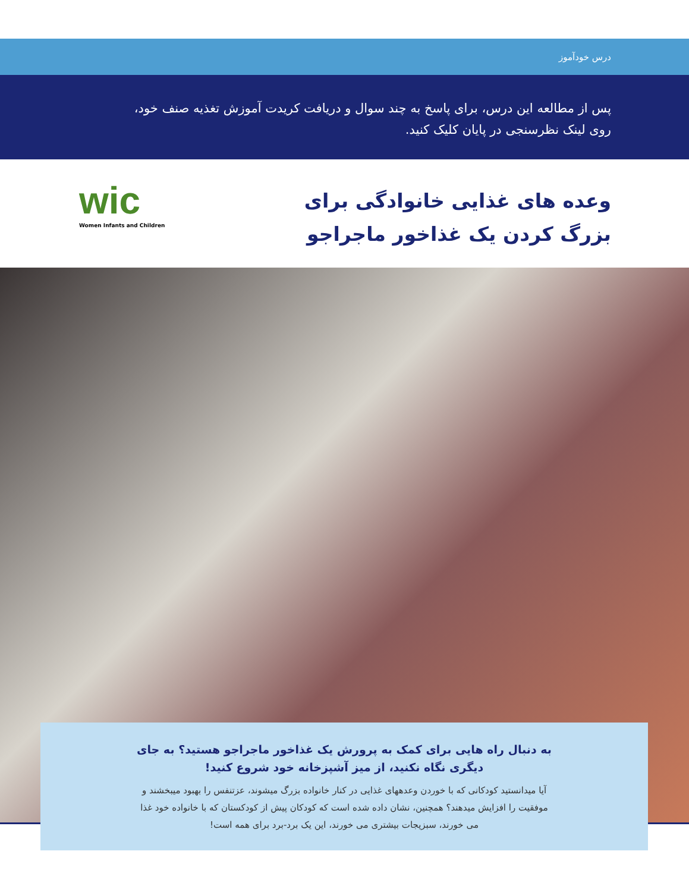درس خودآموز
پس از مطالعه این درس، برای پاسخ به چند سوال و دریافت کریدت آموزش تغذیه صنف خود، روی لینک نظرسنجی در پایان کلیک کنید.
وعده های غذایی خانوادگی برای بزرگ کردن یک غذاخور ماجراجو
wic
Women Infants and Children
به دنبال راه هایی برای کمک به پرورش یک غذاخور ماجراجو هستید؟ به جای دیگری نگاه نکنید، از میز آشپزخانه خود شروع کنید!
آیا میدانستید کودکانی که با خوردن وعدههای غذایی در کنار خانواده بزرگ میشوند، عزتنفس را بهبود میبخشند و موفقیت را افزایش میدهند؟ همچنین، نشان داده شده است که کودکان پیش از کودکستان که با خانواده خود غذا می خورند، سبزیجات بیشتری می خورند، این یک برد-برد برای همه است!